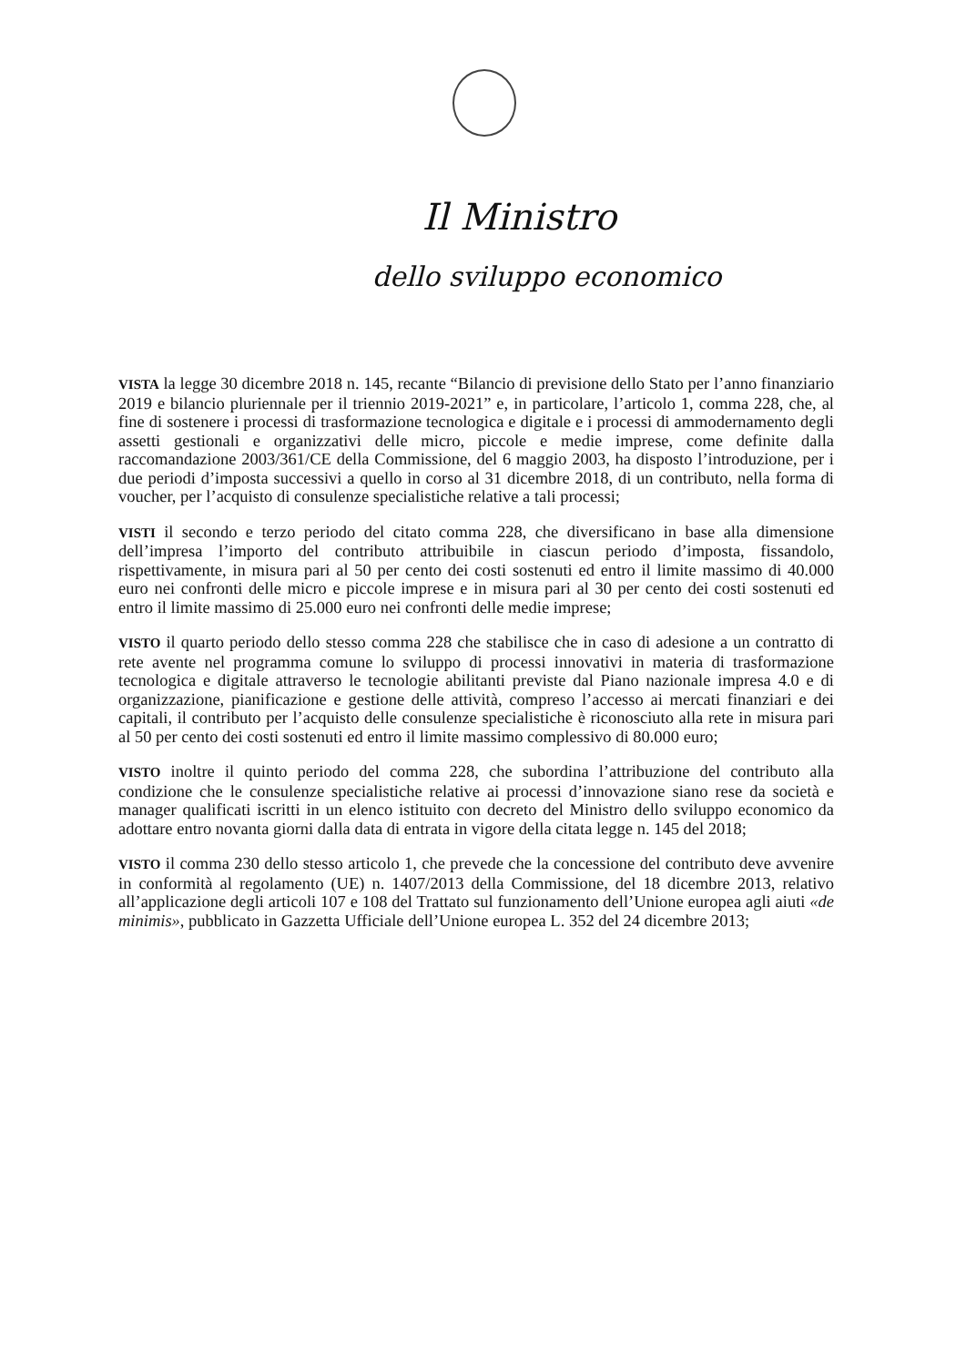Il Ministro
dello sviluppo economico
VISTA la legge 30 dicembre 2018 n. 145, recante “Bilancio di previsione dello Stato per l’anno finanziario 2019 e bilancio pluriennale per il triennio 2019-2021” e, in particolare, l’articolo 1, comma 228, che, al fine di sostenere i processi di trasformazione tecnologica e digitale e i processi di ammodernamento degli assetti gestionali e organizzativi delle micro, piccole e medie imprese, come definite dalla raccomandazione 2003/361/CE della Commissione, del 6 maggio 2003, ha disposto l’introduzione, per i due periodi d’imposta successivi a quello in corso al 31 dicembre 2018, di un contributo, nella forma di voucher, per l’acquisto di consulenze specialistiche relative a tali processi;
VISTI il secondo e terzo periodo del citato comma 228, che diversificano in base alla dimensione dell’impresa l’importo del contributo attribuibile in ciascun periodo d’imposta, fissandolo, rispettivamente, in misura pari al 50 per cento dei costi sostenuti ed entro il limite massimo di 40.000 euro nei confronti delle micro e piccole imprese e in misura pari al 30 per cento dei costi sostenuti ed entro il limite massimo di 25.000 euro nei confronti delle medie imprese;
VISTO il quarto periodo dello stesso comma 228 che stabilisce che in caso di adesione a un contratto di rete avente nel programma comune lo sviluppo di processi innovativi in materia di trasformazione tecnologica e digitale attraverso le tecnologie abilitanti previste dal Piano nazionale impresa 4.0 e di organizzazione, pianificazione e gestione delle attività, compreso l’accesso ai mercati finanziari e dei capitali, il contributo per l’acquisto delle consulenze specialistiche è riconosciuto alla rete in misura pari al 50 per cento dei costi sostenuti ed entro il limite massimo complessivo di 80.000 euro;
VISTO inoltre il quinto periodo del comma 228, che subordina l’attribuzione del contributo alla condizione che le consulenze specialistiche relative ai processi d’innovazione siano rese da società e manager qualificati iscritti in un elenco istituito con decreto del Ministro dello sviluppo economico da adottare entro novanta giorni dalla data di entrata in vigore della citata legge n. 145 del 2018;
VISTO il comma 230 dello stesso articolo 1, che prevede che la concessione del contributo deve avvenire in conformità al regolamento (UE) n. 1407/2013 della Commissione, del 18 dicembre 2013, relativo all’applicazione degli articoli 107 e 108 del Trattato sul funzionamento dell’Unione europea agli aiuti «de minimis», pubblicato in Gazzetta Ufficiale dell’Unione europea L. 352 del 24 dicembre 2013;